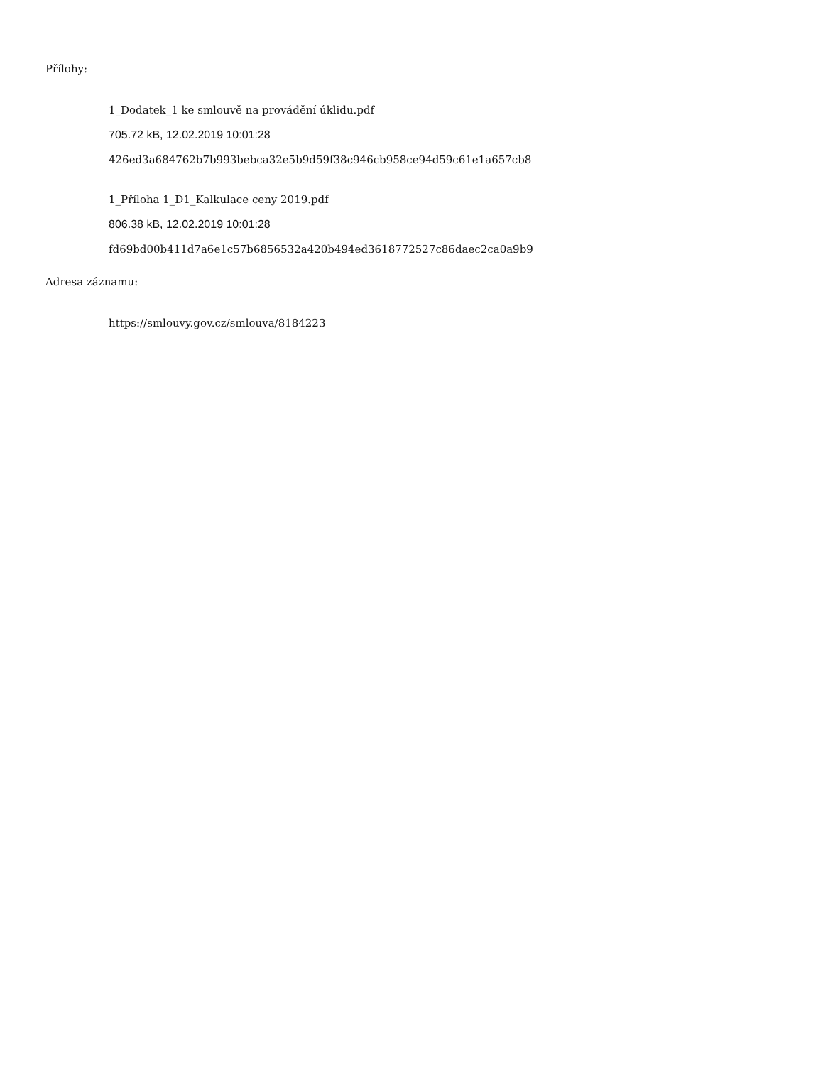Přílohy:
1_Dodatek_1 ke smlouvě na provádění úklidu.pdf
705.72 kB, 12.02.2019 10:01:28
426ed3a684762b7b993bebca32e5b9d59f38c946cb958ce94d59c61e1a657cb8
1_Příloha 1_D1_Kalkulace ceny 2019.pdf
806.38 kB, 12.02.2019 10:01:28
fd69bd00b411d7a6e1c57b6856532a420b494ed3618772527c86daec2ca0a9b9
Adresa záznamu:
https://smlouvy.gov.cz/smlouva/8184223